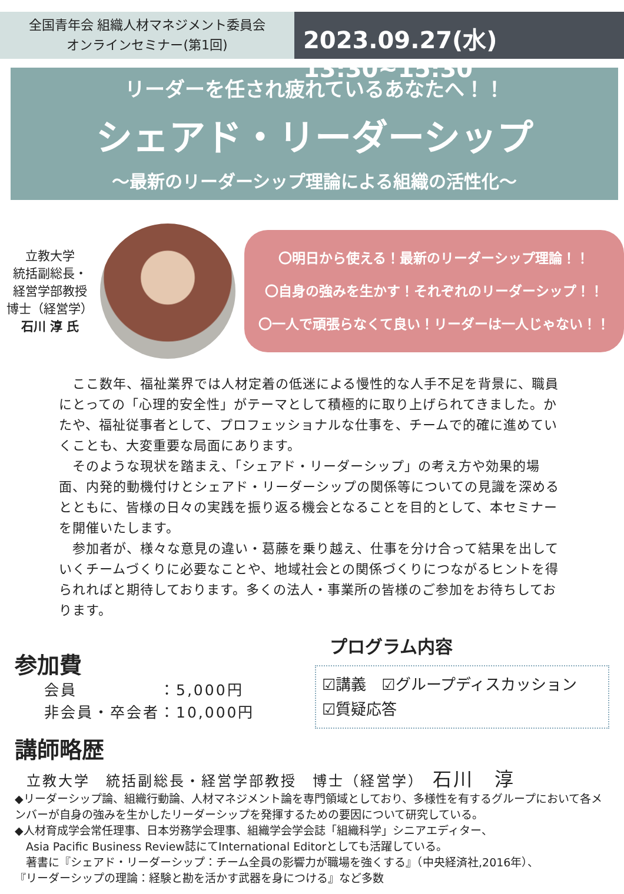全国青年会 組織人材マネジメント委員会
オンラインセミナー(第1回)
2023.09.27(水) 13:30~15:30
リーダーを任され疲れているあなたへ！！
シェアド・リーダーシップ
～最新のリーダーシップ理論による組織の活性化～
立教大学
統括副総長・
経営学部教授
博士（経営学）
石川 淳 氏
〇明日から使える！最新のリーダーシップ理論！！
〇自身の強みを生かす！それぞれのリーダーシップ！！
〇一人で頑張らなくて良い！リーダーは一人じゃない！！
　ここ数年、福祉業界では人材定着の低迷による慢性的な人手不足を背景に、職員にとっての「心理的安全性」がテーマとして積極的に取り上げられてきました。かたや、福祉従事者として、プロフェッショナルな仕事を、チームで的確に進めていくことも、大変重要な局面にあります。
　そのような現状を踏まえ、「シェアド・リーダーシップ」の考え方や効果的場面、内発的動機付けとシェアド・リーダーシップの関係等についての見識を深めるとともに、皆様の日々の実践を振り返る機会となることを目的として、本セミナーを開催いたします。
　参加者が、様々な意見の違い・葛藤を乗り越え、仕事を分け合って結果を出していくチームづくりに必要なことや、地域社会との関係づくりにつながるヒントを得られればと期待しております。多くの法人・事業所の皆様のご参加をお待ちしております。
参加費
会員　　　　　：5,000円
非会員・卒会者：10,000円
プログラム内容
☑講義　☑グループディスカッション
☑質疑応答
講師略歴
立教大学　統括副総長・経営学部教授　博士（経営学）　石川　淳
◆リーダーシップ論、組織行動論、人材マネジメント論を専門領域としており、多様性を有するグループにおいて各メンバーが自身の強みを生かしたリーダーシップを発揮するための要因について研究している。
◆人材育成学会常任理事、日本労務学会理事、組織学会学会誌「組織科学」シニアエディター、
　Asia Pacific Business Review誌にてInternational Editorとしても活躍している。
　著書に『シェアド・リーダーシップ：チーム全員の影響力が職場を強くする』（中央経済社,2016年）、
『リーダーシップの理論：経験と勘を活かす武器を身につける』など多数